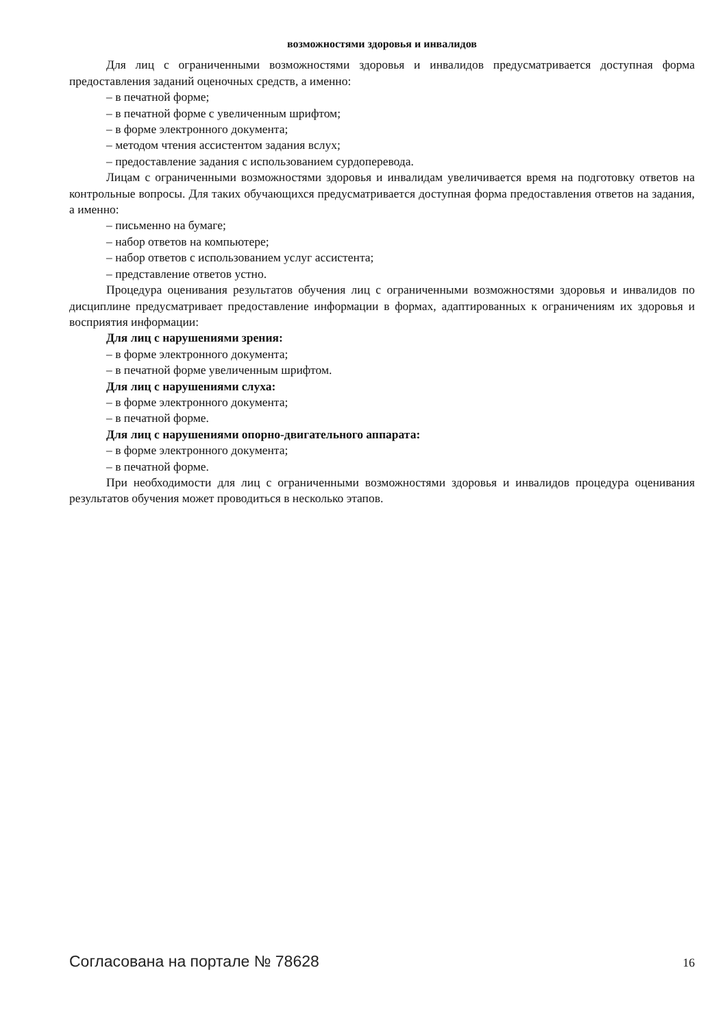возможностями здоровья и инвалидов
Для лиц с ограниченными возможностями здоровья и инвалидов предусматривается доступная форма предоставления заданий оценочных средств, а именно:
– в печатной форме;
– в печатной форме с увеличенным шрифтом;
– в форме электронного документа;
– методом чтения ассистентом задания вслух;
– предоставление задания с использованием сурдоперевода.
Лицам с ограниченными возможностями здоровья и инвалидам увеличивается время на подготовку ответов на контрольные вопросы. Для таких обучающихся предусматривается доступная форма предоставления ответов на задания, а именно:
– письменно на бумаге;
– набор ответов на компьютере;
– набор ответов с использованием услуг ассистента;
– представление ответов устно.
Процедура оценивания результатов обучения лиц с ограниченными возможностями здоровья и инвалидов по дисциплине предусматривает предоставление информации в формах, адаптированных к ограничениям их здоровья и восприятия информации:
Для лиц с нарушениями зрения:
– в форме электронного документа;
– в печатной форме увеличенным шрифтом.
Для лиц с нарушениями слуха:
– в форме электронного документа;
– в печатной форме.
Для лиц с нарушениями опорно-двигательного аппарата:
– в форме электронного документа;
– в печатной форме.
При необходимости для лиц с ограниченными возможностями здоровья и инвалидов процедура оценивания результатов обучения может проводиться в несколько этапов.
Согласована на портале № 78628 16